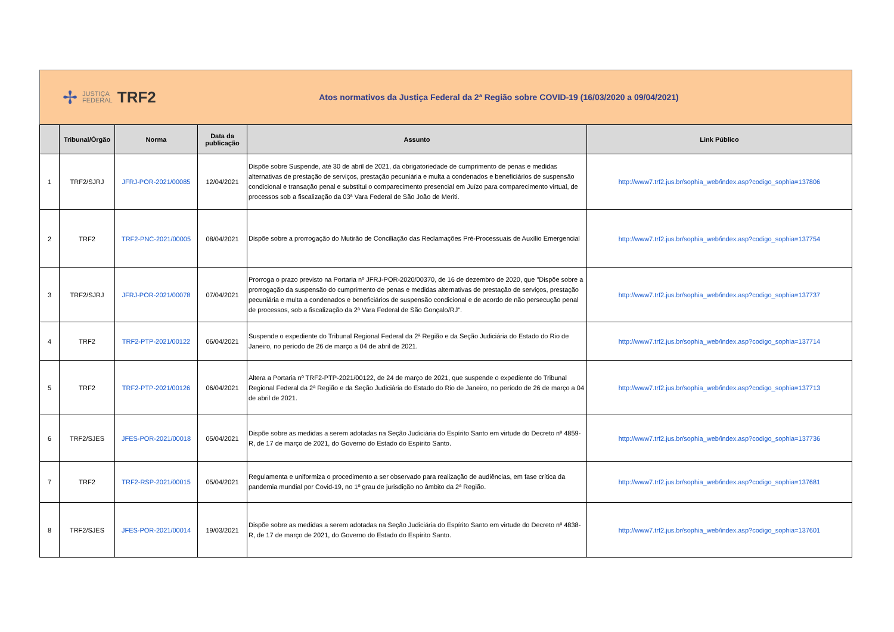✢ JUSTIÇA
FEDERAL TRF2
Atos normativos da Justiça Federal da 2ª Região sobre COVID-19 (16/03/2020 a 09/04/2021)
| | Tribunal/Órgão | Norma | Data da publicação | Assunto | Link Público |
| --- | --- | --- | --- | --- | --- |
| 1 | TRF2/SJRJ | JFRJ-POR-2021/00085 | 12/04/2021 | Dispõe sobre Suspende, até 30 de abril de 2021, da obrigatoriedade de cumprimento de penas e medidas alternativas de prestação de serviços, prestação pecuniária e multa a condenados e beneficiários de suspensão condicional e transação penal e substitui o comparecimento presencial em Juízo para comparecimento virtual, de processos sob a fiscalização da 03ª Vara Federal de São João de Meriti. | http://www7.trf2.jus.br/sophia_web/index.asp?codigo_sophia=137806 |
| 2 | TRF2 | TRF2-PNC-2021/00005 | 08/04/2021 | Dispõe sobre a prorrogação do Mutirão de Conciliação das Reclamações Pré-Processuais de Auxílio Emergencial | http://www7.trf2.jus.br/sophia_web/index.asp?codigo_sophia=137754 |
| 3 | TRF2/SJRJ | JFRJ-POR-2021/00078 | 07/04/2021 | Prorroga o prazo previsto na Portaria nº JFRJ-POR-2020/00370, de 16 de dezembro de 2020, que "Dispõe sobre a prorrogação da suspensão do cumprimento de penas e medidas alternativas de prestação de serviços, prestação pecuniária e multa a condenados e beneficiários de suspensão condicional e de acordo de não persecução penal de processos, sob a fiscalização da 2ª Vara Federal de São Gonçalo/RJ". | http://www7.trf2.jus.br/sophia_web/index.asp?codigo_sophia=137737 |
| 4 | TRF2 | TRF2-PTP-2021/00122 | 06/04/2021 | Suspende o expediente do Tribunal Regional Federal da 2ª Região e da Seção Judiciária do Estado do Rio de Janeiro, no período de 26 de março a 04 de abril de 2021. | http://www7.trf2.jus.br/sophia_web/index.asp?codigo_sophia=137714 |
| 5 | TRF2 | TRF2-PTP-2021/00126 | 06/04/2021 | Altera a Portaria nº TRF2-PTP-2021/00122, de 24 de março de 2021, que suspende o expediente do Tribunal Regional Federal da 2ª Região e da Seção Judiciária do Estado do Rio de Janeiro, no período de 26 de março a 04 de abril de 2021. | http://www7.trf2.jus.br/sophia_web/index.asp?codigo_sophia=137713 |
| 6 | TRF2/SJES | JFES-POR-2021/00018 | 05/04/2021 | Dispõe sobre as medidas a serem adotadas na Seção Judiciária do Espírito Santo em virtude do Decreto nº 4859-R, de 17 de março de 2021, do Governo do Estado do Espírito Santo. | http://www7.trf2.jus.br/sophia_web/index.asp?codigo_sophia=137736 |
| 7 | TRF2 | TRF2-RSP-2021/00015 | 05/04/2021 | Regulamenta e uniformiza o procedimento a ser observado para realização de audiências, em fase crítica da pandemia mundial por Covid-19, no 1º grau de jurisdição no âmbito da 2ª Região. | http://www7.trf2.jus.br/sophia_web/index.asp?codigo_sophia=137681 |
| 8 | TRF2/SJES | JFES-POR-2021/00014 | 19/03/2021 | Dispõe sobre as medidas a serem adotadas na Seção Judiciária do Espírito Santo em virtude do Decreto nº 4838-R, de 17 de março de 2021, do Governo do Estado do Espírito Santo. | http://www7.trf2.jus.br/sophia_web/index.asp?codigo_sophia=137601 |